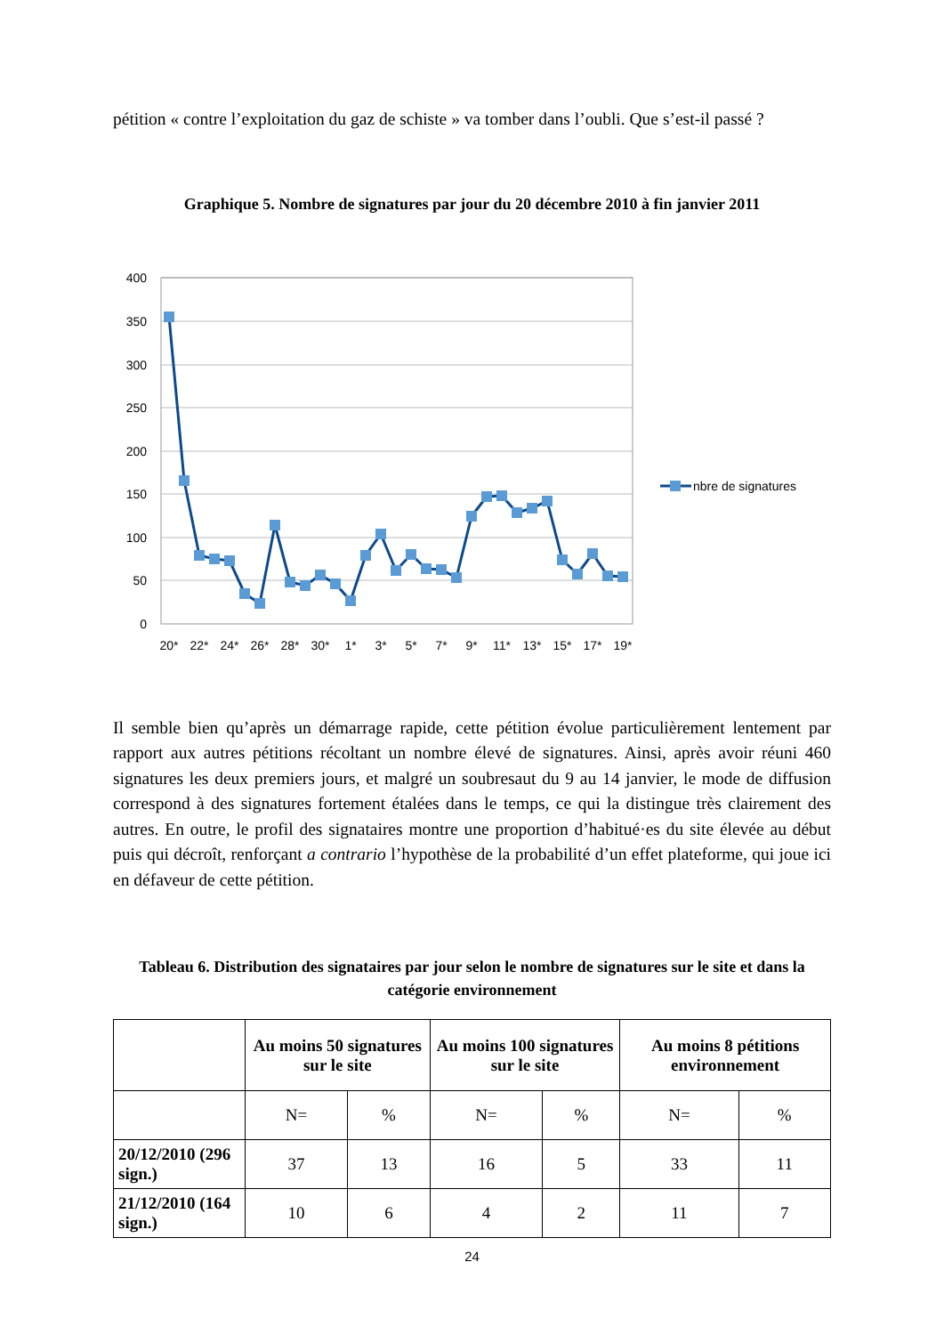pétition « contre l’exploitation du gaz de schiste » va tomber dans l’oubli. Que s’est-il passé ?
Graphique 5. Nombre de signatures par jour du 20 décembre 2010 à fin janvier 2011
400
350
300
250
200
150
100
50
0
20*
22*
24*
26*
28*
30*
1*
3*
5*
7*
9*
11*
13*
15*
17*
19*
nbre de signatures
Il semble bien qu’après un démarrage rapide, cette pétition évolue particulièrement lentement par rapport aux autres pétitions récoltant un nombre élevé de signatures. Ainsi, après avoir réuni 460 signatures les deux premiers jours, et malgré un soubresaut du 9 au 14 janvier, le mode de diffusion correspond à des signatures fortement étalées dans le temps, ce qui la distingue très clairement des autres. En outre, le profil des signataires montre une proportion d’habitué·es du site élevée au début puis qui décroît, renforçant a contrario l’hypothèse de la probabilité d’un effet plateforme, qui joue ici en défaveur de cette pétition.
Tableau 6. Distribution des signataires par jour selon le nombre de signatures sur le site et dans la catégorie environnement
| | Au moins 50 signatures sur le site | | Au moins 100 signatures sur le site | | Au moins 8 pétitions environnement | |
| --- | --- | --- | --- | --- | --- | --- |
| | N= | % | N= | % | N= | % |
| 20/12/2010 (296 sign.) | 37 | 13 | 16 | 5 | 33 | 11 |
| 21/12/2010 (164 sign.) | 10 | 6 | 4 | 2 | 11 | 7 |
24